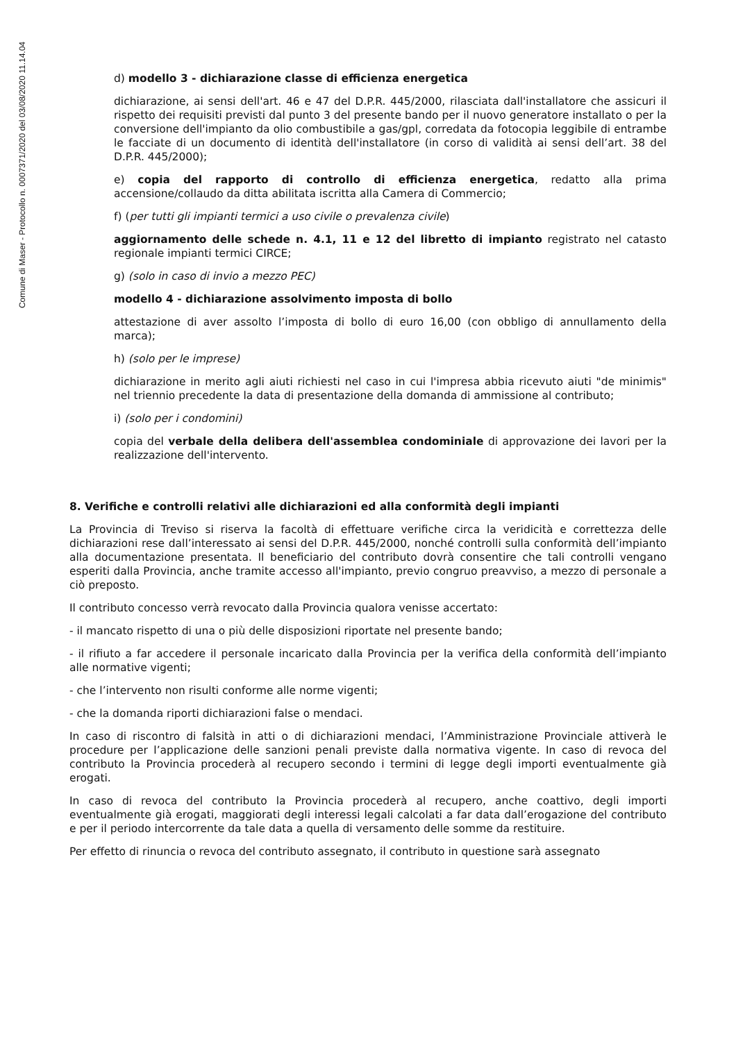Comune di Maser - Protocollo n. 0007371/2020 del 03/08/2020 11.14.04
d) modello 3 - dichiarazione classe di efficienza energetica
dichiarazione, ai sensi dell'art. 46 e 47 del D.P.R. 445/2000, rilasciata dall'installatore che assicuri il rispetto dei requisiti previsti dal punto 3 del presente bando per il nuovo generatore installato o per la conversione dell'impianto da olio combustibile a gas/gpl, corredata da fotocopia leggibile di entrambe le facciate di un documento di identità dell'installatore (in corso di validità ai sensi dell’art. 38 del D.P.R. 445/2000);
e) copia del rapporto di controllo di efficienza energetica, redatto alla prima accensione/collaudo da ditta abilitata iscritta alla Camera di Commercio;
f) (per tutti gli impianti termici a uso civile o prevalenza civile)
aggiornamento delle schede n. 4.1, 11 e 12 del libretto di impianto registrato nel catasto regionale impianti termici CIRCE;
g) (solo in caso di invio a mezzo PEC)
modello 4 - dichiarazione assolvimento imposta di bollo
attestazione di aver assolto l’imposta di bollo di euro 16,00 (con obbligo di annullamento della marca);
h) (solo per le imprese)
dichiarazione in merito agli aiuti richiesti nel caso in cui l'impresa abbia ricevuto aiuti "de minimis" nel triennio precedente la data di presentazione della domanda di ammissione al contributo;
i) (solo per i condomini)
copia del verbale della delibera dell'assemblea condominiale di approvazione dei lavori per la realizzazione dell'intervento.
8. Verifiche e controlli relativi alle dichiarazioni ed alla conformità degli impianti
La Provincia di Treviso si riserva la facoltà di effettuare verifiche circa la veridicità e correttezza delle dichiarazioni rese dall’interessato ai sensi del D.P.R. 445/2000, nonché controlli sulla conformità dell’impianto alla documentazione presentata. Il beneficiario del contributo dovrà consentire che tali controlli vengano esperiti dalla Provincia, anche tramite accesso all'impianto, previo congruo preavviso, a mezzo di personale a ciò preposto.
Il contributo concesso verrà revocato dalla Provincia qualora venisse accertato:
- il mancato rispetto di una o più delle disposizioni riportate nel presente bando;
- il rifiuto a far accedere il personale incaricato dalla Provincia per la verifica della conformità dell’impianto alle normative vigenti;
- che l’intervento non risulti conforme alle norme vigenti;
- che la domanda riporti dichiarazioni false o mendaci.
In caso di riscontro di falsità in atti o di dichiarazioni mendaci, l’Amministrazione Provinciale attiverà le procedure per l’applicazione delle sanzioni penali previste dalla normativa vigente. In caso di revoca del contributo la Provincia procederà al recupero secondo i termini di legge degli importi eventualmente già erogati.
In caso di revoca del contributo la Provincia procederà al recupero, anche coattivo, degli importi eventualmente già erogati, maggiorati degli interessi legali calcolati a far data dall’erogazione del contributo e per il periodo intercorrente da tale data a quella di versamento delle somme da restituire.
Per effetto di rinuncia o revoca del contributo assegnato, il contributo in questione sarà assegnato